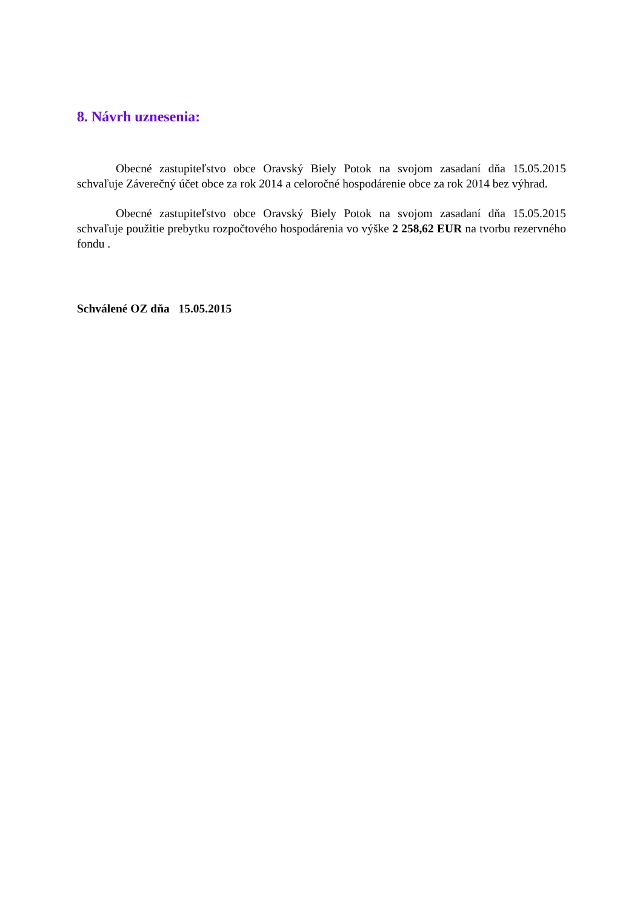8. Návrh uznesenia:
Obecné zastupiteľstvo obce Oravský Biely Potok na svojom zasadaní dňa 15.05.2015 schvaľuje Záverečný účet obce za rok 2014 a celoročné hospodárenie obce za rok 2014 bez výhrad.
Obecné zastupiteľstvo obce Oravský Biely Potok na svojom zasadaní dňa 15.05.2015 schvaľuje použitie prebytku rozpočtového hospodárenia vo výške 2 258,62 EUR na tvorbu rezervného fondu .
Schválené OZ dňa 15.05.2015